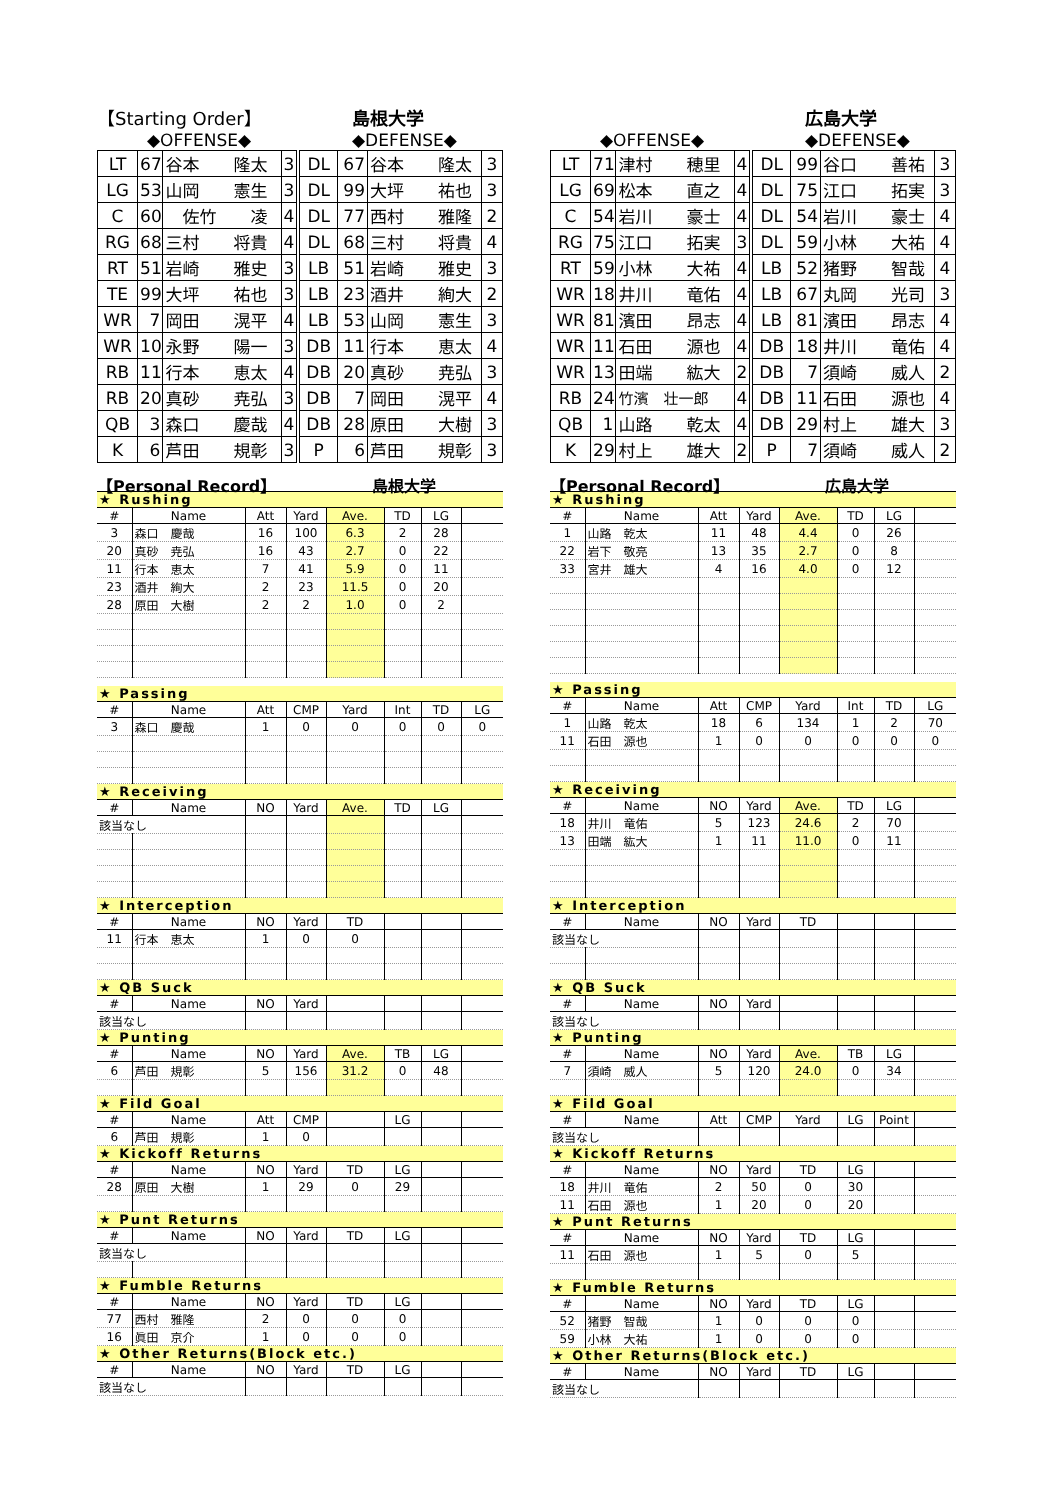【Starting Order】 島根大学
◆OFFENSE◆ ◆DEFENSE◆
| LT | 67 | 谷本 隆太 | 3 | DL | 67 | 谷本 隆太 | 3 |
| LG | 53 | 山岡 憲生 | 3 | DL | 99 | 大坪 祐也 | 3 |
| C | 60 | 佐竹 凌 | 4 | DL | 77 | 西村 雅隆 | 2 |
| RG | 68 | 三村 将貴 | 4 | DL | 68 | 三村 将貴 | 4 |
| RT | 51 | 岩崎 雅史 | 3 | LB | 51 | 岩崎 雅史 | 3 |
| TE | 99 | 大坪 祐也 | 3 | LB | 23 | 酒井 絢大 | 2 |
| WR | 7 | 岡田 滉平 | 4 | LB | 53 | 山岡 憲生 | 3 |
| WR | 10 | 永野 陽一 | 3 | DB | 11 | 行本 恵太 | 4 |
| RB | 11 | 行本 恵太 | 4 | DB | 20 | 真砂 尭弘 | 3 |
| RB | 20 | 真砂 尭弘 | 3 | DB | 7 | 岡田 滉平 | 4 |
| QB | 3 | 森口 慶哉 | 4 | DB | 28 | 原田 大樹 | 3 |
| K | 6 | 芦田 規彰 | 3 | P | 6 | 芦田 規彰 | 3 |
【Personal Record】 島根大学
| ★ Rushing | | | | | | | |
| # | Name | Att | Yard | Ave. | TD | LG | |
| 3 | 森口 慶哉 | 16 | 100 | 6.3 | 2 | 28 | |
| 20 | 真砂 尭弘 | 16 | 43 | 2.7 | 0 | 22 | |
| 11 | 行本 恵太 | 7 | 41 | 5.9 | 0 | 11 | |
| 23 | 酒井 絢大 | 2 | 23 | 11.5 | 0 | 20 | |
| 28 | 原田 大樹 | 2 | 2 | 1.0 | 0 | 2 | |
| ★ Passing | | | | | | | |
| # | Name | Att | CMP | Yard | Int | TD | LG |
| 3 | 森口 慶哉 | 1 | 0 | 0 | 0 | 0 | 0 |
| ★ Receiving | | | | | | | |
| # | Name | NO | Yard | Ave. | TD | LG | |
| 該当なし | | | | | | | |
| ★ Interception | | | | | | | |
| # | Name | NO | Yard | TD | | | |
| 11 | 行本 恵太 | 1 | 0 | 0 | | | |
| ★ QB Suck | | | | | | | |
| # | Name | NO | Yard | | | | |
| 該当なし | | | | | | | |
| ★ Punting | | | | | | | |
| # | Name | NO | Yard | Ave. | TB | LG | |
| 6 | 芦田 規彰 | 5 | 156 | 31.2 | 0 | 48 | |
| ★ Fild Goal | | | | | | | |
| # | Name | Att | CMP | | LG | | |
| 6 | 芦田 規彰 | 1 | 0 | | | | |
| ★ Kickoff Returns | | | | | | | |
| # | Name | NO | Yard | TD | LG | | |
| 28 | 原田 大樹 | 1 | 29 | 0 | 29 | | |
| ★ Punt Returns | | | | | | | |
| # | Name | NO | Yard | TD | LG | | |
| 該当なし | | | | | | | |
| ★ Fumble Returns | | | | | | | |
| # | Name | NO | Yard | TD | LG | | |
| 77 | 西村 雅隆 | 2 | 0 | 0 | 0 | | |
| 16 | 眞田 京介 | 1 | 0 | 0 | 0 | | |
| ★ Other Returns(Block etc.) | | | | | | | |
| # | Name | NO | Yard | TD | LG | | |
| 該当なし | | | | | | | |
広島大学
◆OFFENSE◆ ◆DEFENSE◆
| LT | 71 | 津村 穂里 | 4 | DL | 99 | 谷口 善祐 | 3 |
| LG | 69 | 松本 直之 | 4 | DL | 75 | 江口 拓実 | 3 |
| C | 54 | 岩川 豪士 | 4 | DL | 54 | 岩川 豪士 | 4 |
| RG | 75 | 江口 拓実 | 3 | DL | 59 | 小林 大祐 | 4 |
| RT | 59 | 小林 大祐 | 4 | LB | 52 | 猪野 智哉 | 4 |
| WR | 18 | 井川 竜佑 | 4 | LB | 67 | 丸岡 光司 | 3 |
| WR | 81 | 濱田 昂志 | 4 | LB | 81 | 濱田 昂志 | 4 |
| WR | 11 | 石田 源也 | 4 | DB | 18 | 井川 竜佑 | 4 |
| WR | 13 | 田端 紘大 | 2 | DB | 7 | 須崎 威人 | 2 |
| RB | 24 | 竹濱 壮一郎 | 4 | DB | 11 | 石田 源也 | 4 |
| QB | 1 | 山路 乾太 | 4 | DB | 29 | 村上 雄大 | 3 |
| K | 29 | 村上 雄大 | 2 | P | 7 | 須崎 威人 | 2 |
【Personal Record】 広島大学
| ★ Rushing | | | | | | | |
| # | Name | Att | Yard | Ave. | TD | LG | |
| 1 | 山路 乾太 | 11 | 48 | 4.4 | 0 | 26 | |
| 22 | 岩下 敬亮 | 13 | 35 | 2.7 | 0 | 8 | |
| 33 | 宮井 雄大 | 4 | 16 | 4.0 | 0 | 12 | |
| ★ Passing | | | | | | | |
| # | Name | Att | CMP | Yard | Int | TD | LG |
| 1 | 山路 乾太 | 18 | 6 | 134 | 1 | 2 | 70 |
| 11 | 石田 源也 | 1 | 0 | 0 | 0 | 0 | 0 |
| ★ Receiving | | | | | | | |
| # | Name | NO | Yard | Ave. | TD | LG | |
| 18 | 井川 竜佑 | 5 | 123 | 24.6 | 2 | 70 | |
| 13 | 田端 紘大 | 1 | 11 | 11.0 | 0 | 11 | |
| ★ Interception | | | | | | | |
| # | Name | NO | Yard | TD | | | |
| 該当なし | | | | | | | |
| ★ QB Suck | | | | | | | |
| # | Name | NO | Yard | | | | |
| 該当なし | | | | | | | |
| ★ Punting | | | | | | | |
| # | Name | NO | Yard | Ave. | TB | LG | |
| 7 | 須崎 威人 | 5 | 120 | 24.0 | 0 | 34 | |
| ★ Fild Goal | | | | | | | |
| # | Name | Att | CMP | Yard | LG | Point | |
| 該当なし | | | | | | | |
| ★ Kickoff Returns | | | | | | | |
| # | Name | NO | Yard | TD | LG | | |
| 18 | 井川 竜佑 | 2 | 50 | 0 | 30 | | |
| 11 | 石田 源也 | 1 | 20 | 0 | 20 | | |
| ★ Punt Returns | | | | | | | |
| # | Name | NO | Yard | TD | LG | | |
| 11 | 石田 源也 | 1 | 5 | 0 | 5 | | |
| ★ Fumble Returns | | | | | | | |
| # | Name | NO | Yard | TD | LG | | |
| 52 | 猪野 智哉 | 1 | 0 | 0 | 0 | | |
| 59 | 小林 大祐 | 1 | 0 | 0 | 0 | | |
| ★ Other Returns(Block etc.) | | | | | | | |
| # | Name | NO | Yard | TD | LG | | |
| 該当なし | | | | | | | |